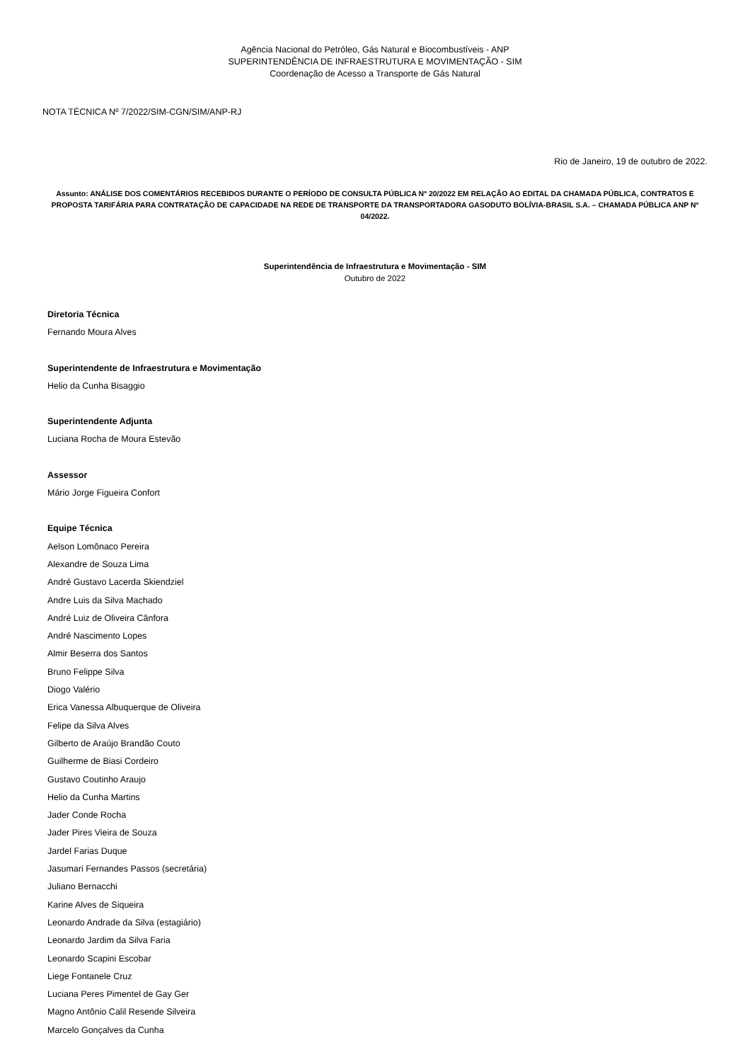Agência Nacional do Petróleo, Gás Natural e Biocombustíveis - ANP
SUPERINTENDÊNCIA DE INFRAESTRUTURA E MOVIMENTAÇÃO - SIM
Coordenação de Acesso a Transporte de Gás Natural
NOTA TÉCNICA Nº 7/2022/SIM-CGN/SIM/ANP-RJ
Rio de Janeiro, 19 de outubro de 2022.
Assunto: ANÁLISE DOS COMENTÁRIOS RECEBIDOS DURANTE O PERÍODO DE CONSULTA PÚBLICA Nº 20/2022 EM RELAÇÃO AO EDITAL DA CHAMADA PÚBLICA, CONTRATOS E PROPOSTA TARIFÁRIA PARA CONTRATAÇÃO DE CAPACIDADE NA REDE DE TRANSPORTE DA TRANSPORTADORA GASODUTO BOLÍVIA-BRASIL S.A. – CHAMADA PÚBLICA ANP Nº 04/2022.
Superintendência de Infraestrutura e Movimentação - SIM
Outubro de 2022
Diretoria Técnica
Fernando Moura Alves
Superintendente de Infraestrutura e Movimentação
Helio da Cunha Bisaggio
Superintendente Adjunta
Luciana Rocha de Moura Estevão
Assessor
Mário Jorge Figueira Confort
Equipe Técnica
Aelson Lomônaco Pereira
Alexandre de Souza Lima
André Gustavo Lacerda Skiendziel
Andre Luis da Silva Machado
André Luiz de Oliveira Cânfora
André Nascimento Lopes
Almir Beserra dos Santos
Bruno Felippe Silva
Diogo Valério
Erica Vanessa Albuquerque de Oliveira
Felipe da Silva Alves
Gilberto de Araújo Brandão Couto
Guilherme de Biasi Cordeiro
Gustavo Coutinho Araujo
Helio da Cunha Martins
Jader Conde Rocha
Jader Pires Vieira de Souza
Jardel Farias Duque
Jasumari Fernandes Passos (secretária)
Juliano Bernacchi
Karine Alves de Siqueira
Leonardo Andrade da Silva (estagiário)
Leonardo Jardim da Silva Faria
Leonardo Scapini Escobar
Liege Fontanele Cruz
Luciana Peres Pimentel de Gay Ger
Magno Antônio Calil Resende Silveira
Marcelo Gonçalves da Cunha